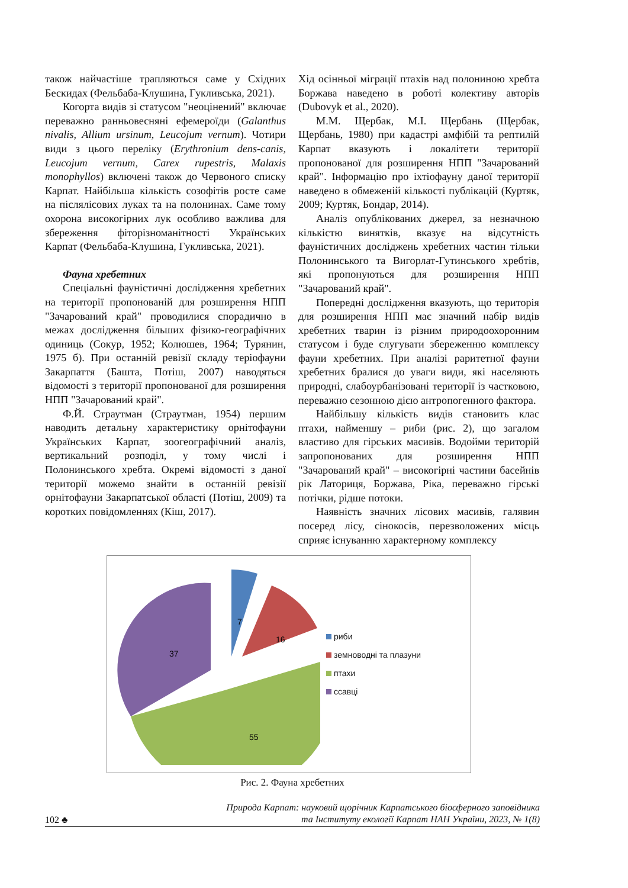також найчастіше трапляються саме у Східних Бескидах (Фельбаба-Клушина, Гукливська, 2021).
Когорта видів зі статусом "неоцінений" включає переважно ранньовесняні ефемероїди (Galanthus nivalis, Allium ursinum, Leucojum vernum). Чотири види з цього переліку (Erythronium dens-canis, Leucojum vernum, Carex rupestris, Malaxis monophyllos) включені також до Червоного списку Карпат. Найбільша кількість созофітів росте саме на післялісових луках та на полонинах. Саме тому охорона високогірних лук особливо важлива для збереження фіторізноманітності Українських Карпат (Фельбаба-Клушина, Гукливська, 2021).
Фауна хребетних
Спеціальні фауністичні дослідження хребетних на території пропонованій для розширення НПП "Зачарований край" проводилися спорадично в межах дослідження більших фізико-географічних одиниць (Сокур, 1952; Колюшев, 1964; Турянин, 1975 б). При останній ревізії складу теріофауни Закарпаття (Башта, Потіш, 2007) наводяться відомості з території пропонованої для розширення НПП "Зачарований край".
Ф.Й. Страутман (Страутман, 1954) першим наводить детальну характеристику орнітофауни Українських Карпат, зоогеографічний аналіз, вертикальний розподіл, у тому числі і Полонинського хребта. Окремі відомості з даної території можемо знайти в останній ревізії орнітофауни Закарпатської області (Потіш, 2009) та коротких повідомленнях (Кіш, 2017).
Хід осінньої міграції птахів над полониною хребта Боржава наведено в роботі колективу авторів (Dubovyk et al., 2020).
М.М. Щербак, М.І. Щербань (Щербак, Щербань, 1980) при кадастрі амфібій та рептилій Карпат вказують і локалітети території пропонованої для розширення НПП "Зачарований край". Інформацію про іхтіофауну даної території наведено в обмеженій кількості публікацій (Куртяк, 2009; Куртяк, Бондар, 2014).
Аналіз опублікованих джерел, за незначною кількістю винятків, вказує на відсутність фауністичних досліджень хребетних частин тільки Полонинського та Вигорлат-Гутинського хребтів, які пропонуються для розширення НПП "Зачарований край".
Попередні дослідження вказують, що територія для розширення НПП має значний набір видів хребетних тварин із різним природоохоронним статусом і буде слугувати збереженню комплексу фауни хребетних. При аналізі раритетної фауни хребетних бралися до уваги види, які населяють природні, слабоурбанізовані території із частковою, переважно сезонною дією антропогенного фактора.
Найбільшу кількість видів становить клас птахи, найменшу – риби (рис. 2), що загалом властиво для гірських масивів. Водойми територій запропонованих для розширення НПП "Зачарований край" – високогірні частини басейнів рік Латориця, Боржава, Ріка, переважно гірські потічки, рідше потоки.
Наявність значних лісових масивів, галявин посеред лісу, сінокосів, перезволожених місць сприяє існуванню характерному комплексу
7
16
37
55
риби
земноводні та плазуни
птахи
ссавці
Рис. 2. Фауна хребетних
102 ♣ Природа Карпат: науковий щорічник Карпатського біосферного заповідника
та Інституту екології Карпат НАН України, 2023, № 1(8)